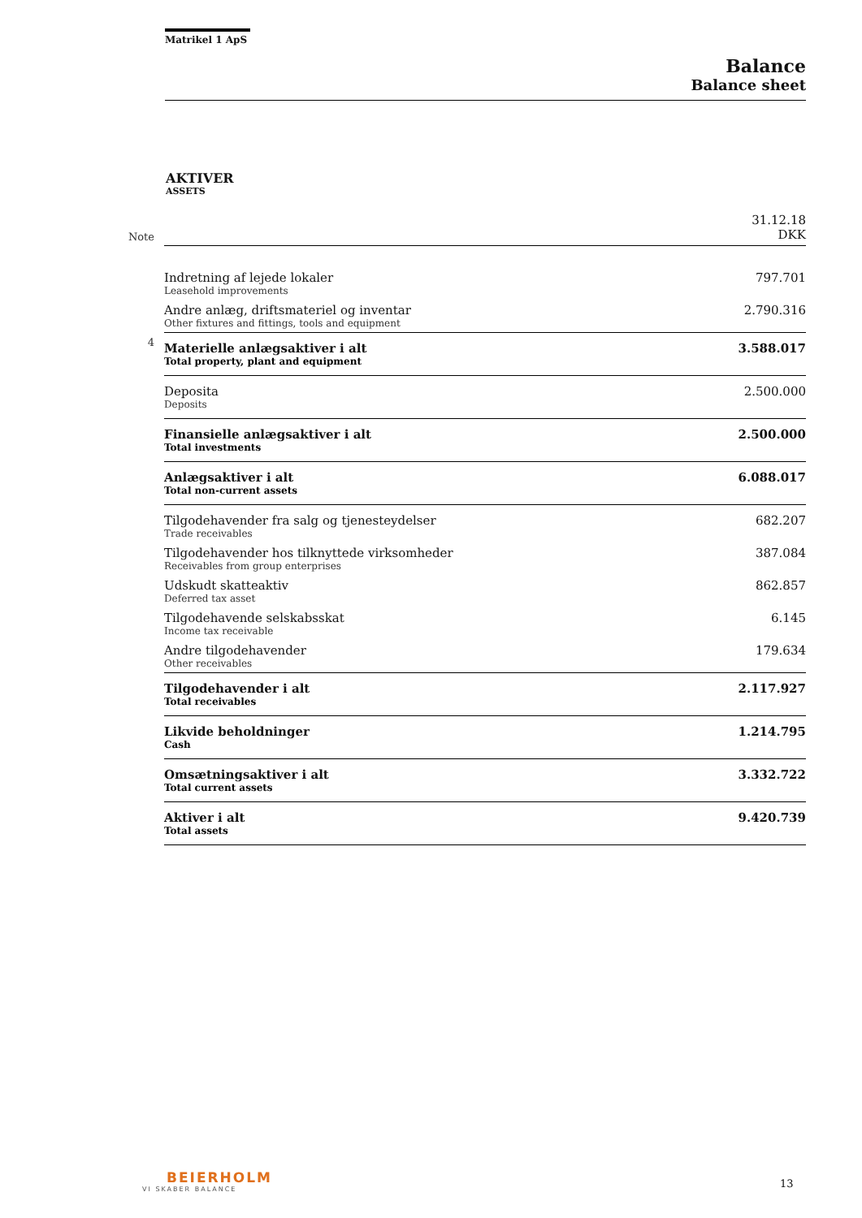Matrikel 1 ApS
Balance
Balance sheet
AKTIVER
ASSETS
| Note | | 31.12.18 DKK |
| | Indretning af lejede lokaler Leasehold improvements | 797.701 |
| | Andre anlæg, driftsmateriel og inventar Other fixtures and fittings, tools and equipment | 2.790.316 |
| 4 | Materielle anlægsaktiver i alt Total property, plant and equipment | 3.588.017 |
| | Deposita Deposits | 2.500.000 |
| | Finansielle anlægsaktiver i alt Total investments | 2.500.000 |
| | Anlægsaktiver i alt Total non-current assets | 6.088.017 |
| | Tilgodehavender fra salg og tjenesteydelser Trade receivables | 682.207 |
| | Tilgodehavender hos tilknyttede virksomheder Receivables from group enterprises | 387.084 |
| | Udskudt skatteaktiv Deferred tax asset | 862.857 |
| | Tilgodehavende selskabsskat Income tax receivable | 6.145 |
| | Andre tilgodehavender Other receivables | 179.634 |
| | Tilgodehavender i alt Total receivables | 2.117.927 |
| | Likvide beholdninger Cash | 1.214.795 |
| | Omsætningsaktiver i alt Total current assets | 3.332.722 |
| | Aktiver i alt Total assets | 9.420.739 |
BEIERHOLM
VI SKABER BALANCE
13